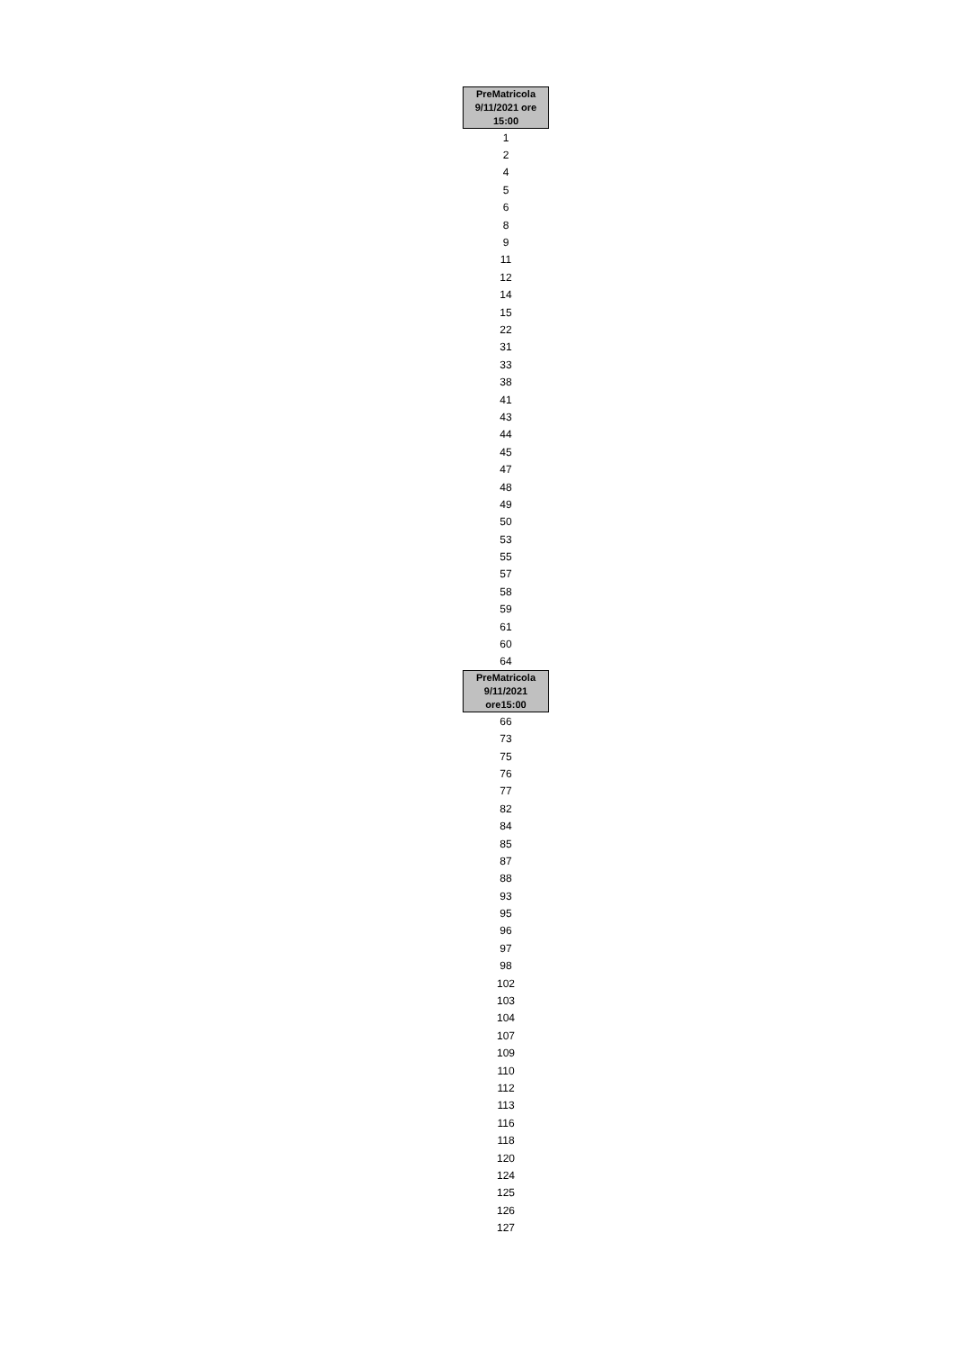| PreMatricola 9/11/2021 ore 15:00 |
| --- |
| 1 |
| 2 |
| 4 |
| 5 |
| 6 |
| 8 |
| 9 |
| 11 |
| 12 |
| 14 |
| 15 |
| 22 |
| 31 |
| 33 |
| 38 |
| 41 |
| 43 |
| 44 |
| 45 |
| 47 |
| 48 |
| 49 |
| 50 |
| 53 |
| 55 |
| 57 |
| 58 |
| 59 |
| 61 |
| 60 |
| 64 |
| PreMatricola 9/11/2021 ore15:00 |
| 66 |
| 73 |
| 75 |
| 76 |
| 77 |
| 82 |
| 84 |
| 85 |
| 87 |
| 88 |
| 93 |
| 95 |
| 96 |
| 97 |
| 98 |
| 102 |
| 103 |
| 104 |
| 107 |
| 109 |
| 110 |
| 112 |
| 113 |
| 116 |
| 118 |
| 120 |
| 124 |
| 125 |
| 126 |
| 127 |